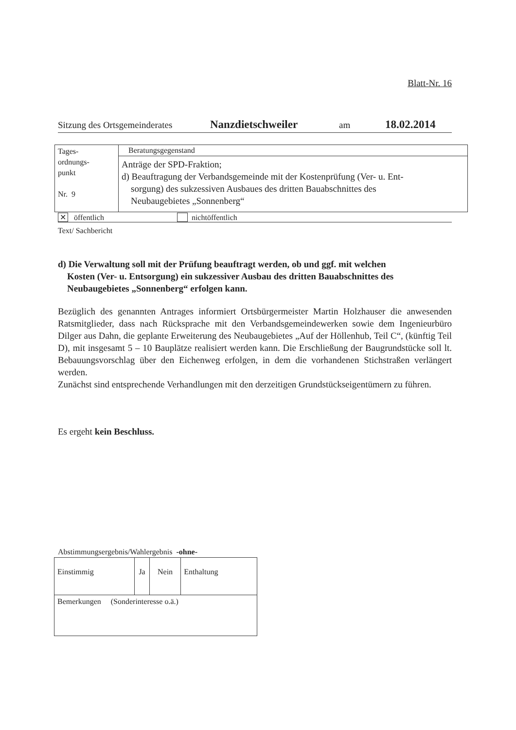Blatt-Nr. 16
Sitzung des Ortsgemeinderates Nanzdietschweiler am 18.02.2014
| Tages- ordnungs- punkt Nr. 9 | Beratungsgegenstand |
| | Anträge der SPD-Fraktion; d) Beauftragung der Verbandsgemeinde mit der Kostenprüfung (Ver- u. Ent- sorgung) des sukzessiven Ausbaues des dritten Bauabschnittes des Neubaugebietes „Sonnenberg“ |
✕ öffentlich nichtöffentlich
Text/ Sachbericht
d) Die Verwaltung soll mit der Prüfung beauftragt werden, ob und ggf. mit welchen
Kosten (Ver- u. Entsorgung) ein sukzessiver Ausbau des dritten Bauabschnittes des
Neubaugebietes „Sonnenberg“ erfolgen kann.
Bezüglich des genannten Antrages informiert Ortsbürgermeister Martin Holzhauser die anwesenden Ratsmitglieder, dass nach Rücksprache mit den Verbandsgemeindewerken sowie dem Ingenieurbüro Dilger aus Dahn, die geplante Erweiterung des Neubaugebietes „Auf der Höllenhub, Teil C“, (künftig Teil D), mit insgesamt 5 – 10 Bauplätze realisiert werden kann. Die Erschließung der Baugrundstücke soll lt. Bebauungsvorschlag über den Eichenweg erfolgen, in dem die vorhandenen Stichstraßen verlängert werden.
Zunächst sind entsprechende Verhandlungen mit den derzeitigen Grundstückseigentümern zu führen.
Es ergeht kein Beschluss.
Abstimmungsergebnis/Wahlergebnis -ohne-
| Einstimmig | Ja | Nein | Enthaltung |
| Bemerkungen (Sonderinteresse o.ä.) | | | |